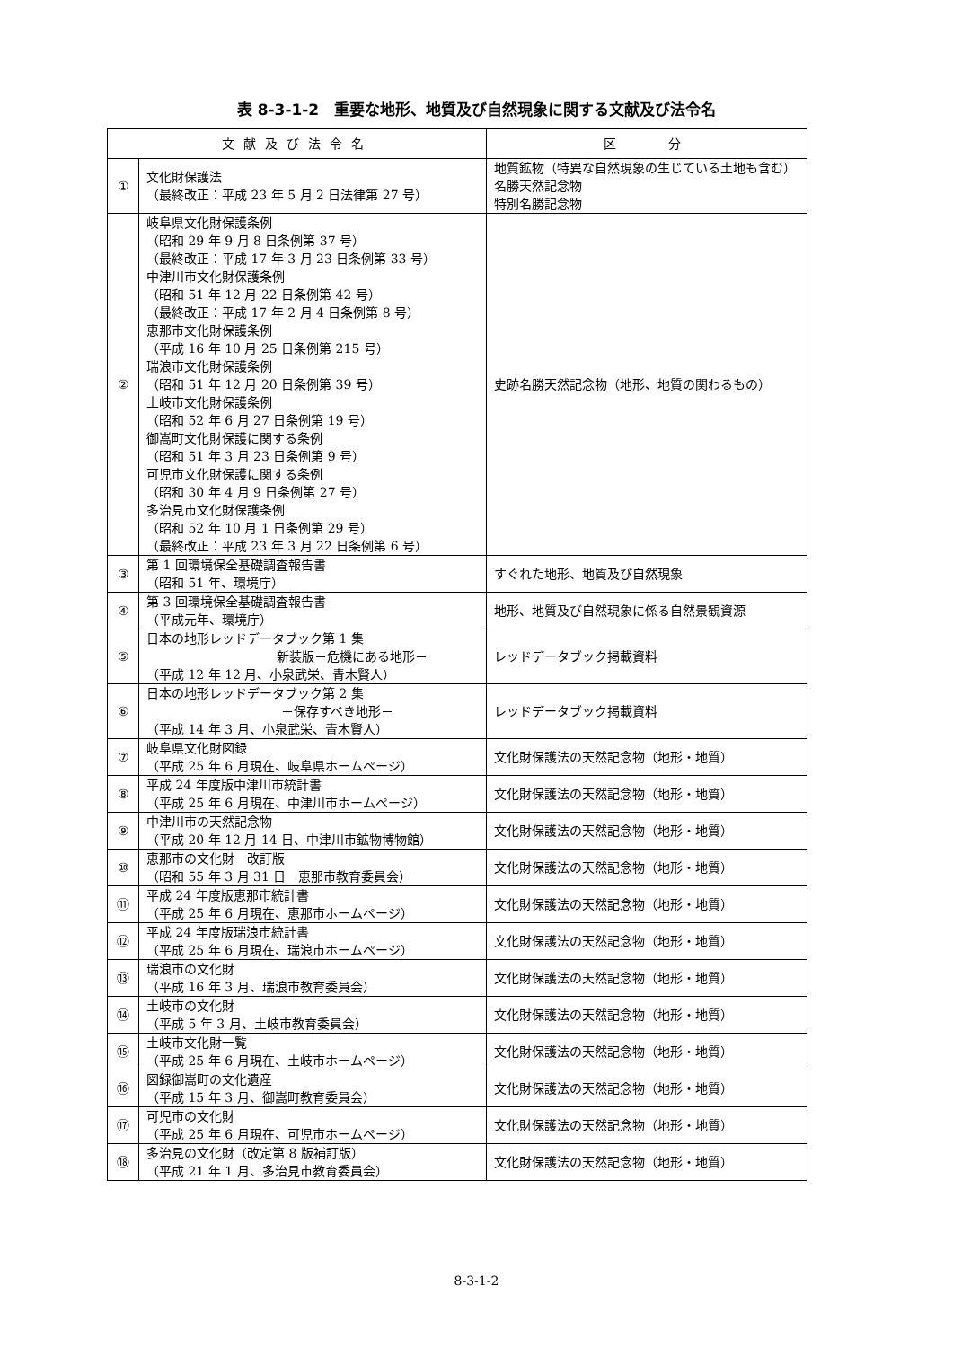表 8-3-1-2　重要な地形、地質及び自然現象に関する文献及び法令名
| 文献及び法令名 | | 区 分 |
| --- | --- | --- |
| ① | 文化財保護法 （最終改正：平成 23 年 5 月 2 日法律第 27 号） | 地質鉱物（特異な自然現象の生じている土地も含む） 名勝天然記念物 特別名勝記念物 |
| ② | 岐阜県文化財保護条例 （昭和 29 年 9 月 8 日条例第 37 号） （最終改正：平成 17 年 3 月 23 日条例第 33 号） 中津川市文化財保護条例 （昭和 51 年 12 月 22 日条例第 42 号） （最終改正：平成 17 年 2 月 4 日条例第 8 号） 恵那市文化財保護条例 （平成 16 年 10 月 25 日条例第 215 号） 瑞浪市文化財保護条例 （昭和 51 年 12 月 20 日条例第 39 号） 土岐市文化財保護条例 （昭和 52 年 6 月 27 日条例第 19 号） 御嵩町文化財保護に関する条例 （昭和 51 年 3 月 23 日条例第 9 号） 可児市文化財保護に関する条例 （昭和 30 年 4 月 9 日条例第 27 号） 多治見市文化財保護条例 （昭和 52 年 10 月 1 日条例第 29 号） （最終改正：平成 23 年 3 月 22 日条例第 6 号） | 史跡名勝天然記念物（地形、地質の関わるもの） |
| ③ | 第 1 回環境保全基礎調査報告書 （昭和 51 年、環境庁） | すぐれた地形、地質及び自然現象 |
| ④ | 第 3 回環境保全基礎調査報告書 （平成元年、環境庁） | 地形、地質及び自然現象に係る自然景観資源 |
| ⑤ | 日本の地形レッドデータブック第 1 集 新装版－危機にある地形－ （平成 12 年 12 月、小泉武栄、青木賢人） | レッドデータブック掲載資料 |
| ⑥ | 日本の地形レッドデータブック第 2 集 －保存すべき地形－ （平成 14 年 3 月、小泉武栄、青木賢人） | レッドデータブック掲載資料 |
| ⑦ | 岐阜県文化財図録 （平成 25 年 6 月現在、岐阜県ホームページ） | 文化財保護法の天然記念物（地形・地質） |
| ⑧ | 平成 24 年度版中津川市統計書 （平成 25 年 6 月現在、中津川市ホームページ） | 文化財保護法の天然記念物（地形・地質） |
| ⑨ | 中津川市の天然記念物 （平成 20 年 12 月 14 日、中津川市鉱物博物館） | 文化財保護法の天然記念物（地形・地質） |
| ⑩ | 恵那市の文化財 改訂版 （昭和 55 年 3 月 31 日 恵那市教育委員会） | 文化財保護法の天然記念物（地形・地質） |
| ⑪ | 平成 24 年度版恵那市統計書 （平成 25 年 6 月現在、恵那市ホームページ） | 文化財保護法の天然記念物（地形・地質） |
| ⑫ | 平成 24 年度版瑞浪市統計書 （平成 25 年 6 月現在、瑞浪市ホームページ） | 文化財保護法の天然記念物（地形・地質） |
| ⑬ | 瑞浪市の文化財 （平成 16 年 3 月、瑞浪市教育委員会） | 文化財保護法の天然記念物（地形・地質） |
| ⑭ | 土岐市の文化財 （平成 5 年 3 月、土岐市教育委員会） | 文化財保護法の天然記念物（地形・地質） |
| ⑮ | 土岐市文化財一覧 （平成 25 年 6 月現在、土岐市ホームページ） | 文化財保護法の天然記念物（地形・地質） |
| ⑯ | 図録御嵩町の文化遺産 （平成 15 年 3 月、御嵩町教育委員会） | 文化財保護法の天然記念物（地形・地質） |
| ⑰ | 可児市の文化財 （平成 25 年 6 月現在、可児市ホームページ） | 文化財保護法の天然記念物（地形・地質） |
| ⑱ | 多治見の文化財（改定第 8 版補訂版） （平成 21 年 1 月、多治見市教育委員会） | 文化財保護法の天然記念物（地形・地質） |
8-3-1-2